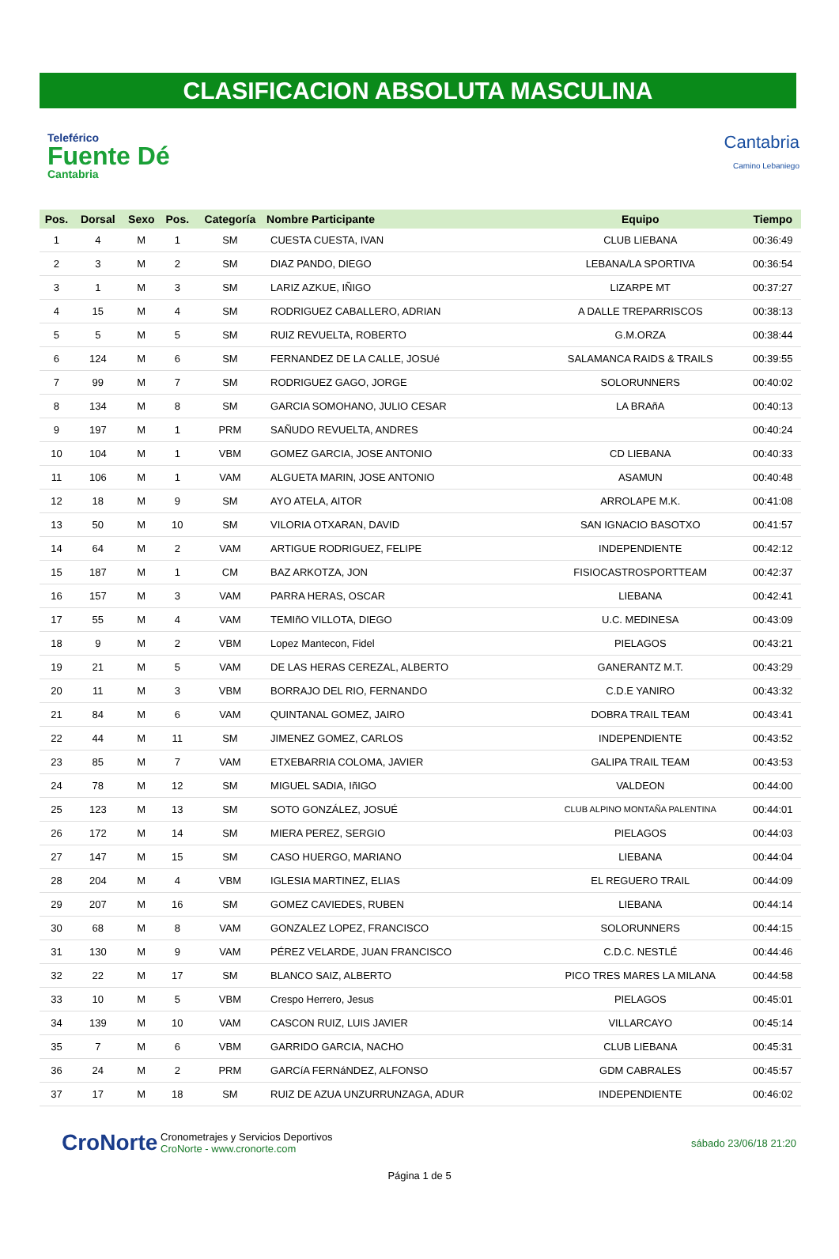CLASIFICACION ABSOLUTA MASCULINA
Teleférico
Fuente Dé
Cantabria
Cantabria
Camino Lebaniego
| Pos. | Dorsal | Sexo | Pos. | Categoría | Nombre Participante | Equipo | Tiempo |
| --- | --- | --- | --- | --- | --- | --- | --- |
| 1 | 4 | M | 1 | SM | CUESTA CUESTA, IVAN | CLUB LIEBANA | 00:36:49 |
| 2 | 3 | M | 2 | SM | DIAZ PANDO, DIEGO | LEBANA/LA SPORTIVA | 00:36:54 |
| 3 | 1 | M | 3 | SM | LARIZ AZKUE, IÑIGO | LIZARPE MT | 00:37:27 |
| 4 | 15 | M | 4 | SM | RODRIGUEZ CABALLERO, ADRIAN | A DALLE TREPARRISCOS | 00:38:13 |
| 5 | 5 | M | 5 | SM | RUIZ REVUELTA, ROBERTO | G.M.ORZA | 00:38:44 |
| 6 | 124 | M | 6 | SM | FERNANDEZ DE LA CALLE, JOSUé | SALAMANCA RAIDS & TRAILS | 00:39:55 |
| 7 | 99 | M | 7 | SM | RODRIGUEZ GAGO, JORGE | SOLORUNNERS | 00:40:02 |
| 8 | 134 | M | 8 | SM | GARCIA SOMOHANO, JULIO CESAR | LA BRAñA | 00:40:13 |
| 9 | 197 | M | 1 | PRM | SAÑUDO REVUELTA, ANDRES | | 00:40:24 |
| 10 | 104 | M | 1 | VBM | GOMEZ GARCIA, JOSE ANTONIO | CD LIEBANA | 00:40:33 |
| 11 | 106 | M | 1 | VAM | ALGUETA MARIN, JOSE ANTONIO | ASAMUN | 00:40:48 |
| 12 | 18 | M | 9 | SM | AYO ATELA, AITOR | ARROLAPE M.K. | 00:41:08 |
| 13 | 50 | M | 10 | SM | VILORIA OTXARAN, DAVID | SAN IGNACIO BASOTXO | 00:41:57 |
| 14 | 64 | M | 2 | VAM | ARTIGUE RODRIGUEZ, FELIPE | INDEPENDIENTE | 00:42:12 |
| 15 | 187 | M | 1 | CM | BAZ ARKOTZA, JON | FISIOCASTROSPORTTEAM | 00:42:37 |
| 16 | 157 | M | 3 | VAM | PARRA HERAS, OSCAR | LIEBANA | 00:42:41 |
| 17 | 55 | M | 4 | VAM | TEMIñO VILLOTA, DIEGO | U.C. MEDINESA | 00:43:09 |
| 18 | 9 | M | 2 | VBM | Lopez Mantecon, Fidel | PIELAGOS | 00:43:21 |
| 19 | 21 | M | 5 | VAM | DE LAS HERAS CEREZAL, ALBERTO | GANERANTZ M.T. | 00:43:29 |
| 20 | 11 | M | 3 | VBM | BORRAJO DEL RIO, FERNANDO | C.D.E YANIRO | 00:43:32 |
| 21 | 84 | M | 6 | VAM | QUINTANAL GOMEZ, JAIRO | DOBRA TRAIL TEAM | 00:43:41 |
| 22 | 44 | M | 11 | SM | JIMENEZ GOMEZ, CARLOS | INDEPENDIENTE | 00:43:52 |
| 23 | 85 | M | 7 | VAM | ETXEBARRIA COLOMA, JAVIER | GALIPA TRAIL TEAM | 00:43:53 |
| 24 | 78 | M | 12 | SM | MIGUEL SADIA, IñIGO | VALDEON | 00:44:00 |
| 25 | 123 | M | 13 | SM | SOTO GONZÁLEZ, JOSUÉ | CLUB ALPINO MONTAÑA PALENTINA | 00:44:01 |
| 26 | 172 | M | 14 | SM | MIERA PEREZ, SERGIO | PIELAGOS | 00:44:03 |
| 27 | 147 | M | 15 | SM | CASO HUERGO, MARIANO | LIEBANA | 00:44:04 |
| 28 | 204 | M | 4 | VBM | IGLESIA MARTINEZ, ELIAS | EL REGUERO TRAIL | 00:44:09 |
| 29 | 207 | M | 16 | SM | GOMEZ CAVIEDES, RUBEN | LIEBANA | 00:44:14 |
| 30 | 68 | M | 8 | VAM | GONZALEZ LOPEZ, FRANCISCO | SOLORUNNERS | 00:44:15 |
| 31 | 130 | M | 9 | VAM | PÉREZ VELARDE, JUAN FRANCISCO | C.D.C. NESTLÉ | 00:44:46 |
| 32 | 22 | M | 17 | SM | BLANCO SAIZ, ALBERTO | PICO TRES MARES LA MILANA | 00:44:58 |
| 33 | 10 | M | 5 | VBM | Crespo Herrero, Jesus | PIELAGOS | 00:45:01 |
| 34 | 139 | M | 10 | VAM | CASCON RUIZ, LUIS JAVIER | VILLARCAYO | 00:45:14 |
| 35 | 7 | M | 6 | VBM | GARRIDO GARCIA, NACHO | CLUB LIEBANA | 00:45:31 |
| 36 | 24 | M | 2 | PRM | GARCíA FERNáNDEZ, ALFONSO | GDM CABRALES | 00:45:57 |
| 37 | 17 | M | 18 | SM | RUIZ DE AZUA UNZURRUNZAGA, ADUR | INDEPENDIENTE | 00:46:02 |
CroNorte
Cronometrajes y Servicios Deportivos
CroNorte - www.cronorte.com
sábado 23/06/18 21:20
Página 1 de 5